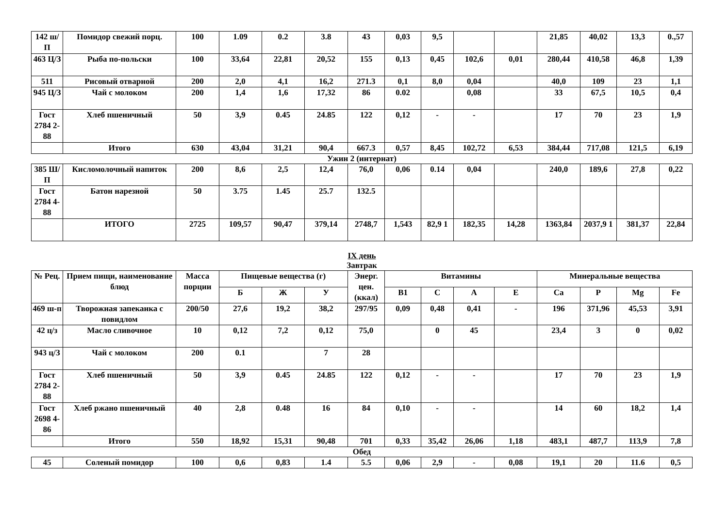| 142 ш/П | Помидор свежий порц. | 100 | 1.09 | 0.2 | 3.8 | 43 | 0,03 | 9,5 | | | 21,85 | 40,02 | 13,3 | 0.,57 |
| 463 Ц/З | Рыба по-польски | 100 | 33,64 | 22,81 | 20,52 | 155 | 0,13 | 0,45 | 102,6 | 0,01 | 280,44 | 410,58 | 46,8 | 1,39 |
| 511 | Рисовый отварной | 200 | 2,0 | 4,1 | 16,2 | 271.3 | 0,1 | 8,0 | 0,04 | | 40,0 | 109 | 23 | 1,1 |
| 945 Ц/З | Чай с молоком | 200 | 1,4 | 1,6 | 17,32 | 86 | 0.02 | | 0,08 | | 33 | 67,5 | 10,5 | 0,4 |
| Гост 2784 2-88 | Хлеб пшеничный | 50 | 3,9 | 0.45 | 24.85 | 122 | 0,12 | - | - | | 17 | 70 | 23 | 1,9 |
| | Итого | 630 | 43,04 | 31,21 | 90,4 | 667.3 | 0,57 | 8,45 | 102,72 | 6,53 | 384,44 | 717,08 | 121,5 | 6,19 |
Ужин 2 (интернат)
| 385 Ш/П | Кисломолочный напиток | 200 | 8,6 | 2,5 | 12,4 | 76,0 | 0,06 | 0.14 | 0,04 | | 240,0 | 189,6 | 27,8 | 0,22 |
| Гост 2784 4-88 | Батон нарезной | 50 | 3.75 | 1.45 | 25.7 | 132.5 | | | | | | | | |
| | ИТОГО | 2725 | 109,57 | 90,47 | 379,14 | 2748,7 | 1,543 | 82,9 1 | 182,35 | 14,28 | 1363,84 | 2037,9 1 | 381,37 | 22,84 |
IX день
Завтрак
| № Рец. | Прием пищи, наименование блюд | Масса порции | Пищевые вещества (г) | | | Энерг. цен. (ккал) | Витамины | | | | Минеральные вещества | | | |
| --- | --- | --- | --- | --- | --- | --- | --- | --- | --- | --- | --- | --- | --- | --- |
| | | | Б | Ж | У | | В1 | С | А | Е | Ca | P | Mg | Fe |
| 469 ш-п | Творожная запеканка с повидлом | 200/50 | 27,6 | 19,2 | 38,2 | 297/95 | 0,09 | 0,48 | 0,41 | - | 196 | 371,96 | 45,53 | 3,91 |
| 42 ц/з | Масло сливочное | 10 | 0,12 | 7,2 | 0,12 | 75,0 | | 0 | 45 | | 23,4 | 3 | 0 | 0,02 |
| 943 ц/З | Чай с молоком | 200 | 0.1 | | 7 | 28 | | | | | | | | |
| Гост 2784 2-88 | Хлеб пшеничный | 50 | 3,9 | 0.45 | 24.85 | 122 | 0,12 | - | - | | 17 | 70 | 23 | 1,9 |
| Гост 2698 4-86 | Хлеб ржано пшеничный | 40 | 2,8 | 0.48 | 16 | 84 | 0,10 | - | - | | 14 | 60 | 18,2 | 1,4 |
| | Итого | 550 | 18,92 | 15,31 | 90,48 | 701 | 0,33 | 35,42 | 26,06 | 1,18 | 483,1 | 487,7 | 113,9 | 7,8 |
Обед
| 45 | Соленый помидор | 100 | 0,6 | 0,83 | 1.4 | 5.5 | 0,06 | 2,9 | - | 0,08 | 19,1 | 20 | 11.6 | 0,5 |